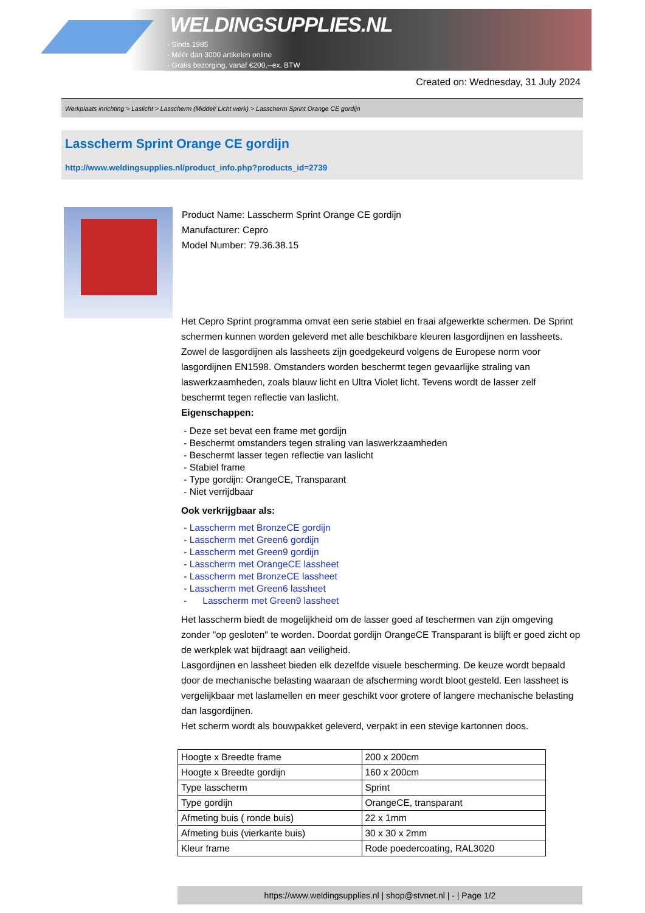WELDINGSUPPLIES.NL
- Sinds 1985
- Méér dan 3000 artikelen online
- Gratis bezorging, vanaf €200,--ex. BTW
Created on: Wednesday, 31 July 2024
Werkplaats inrichting > Laslicht > Lasscherm (Middel/ Licht werk) > Lasscherm Sprint Orange CE gordijn
Lasscherm Sprint Orange CE gordijn
http://www.weldingsupplies.nl/product_info.php?products_id=2739
Product Name: Lasscherm Sprint Orange CE gordijn
Manufacturer: Cepro
Model Number: 79.36.38.15
Het Cepro Sprint programma omvat een serie stabiel en fraai afgewerkte schermen. De Sprint schermen kunnen worden geleverd met alle beschikbare kleuren lasgordijnen en lassheets. Zowel de lasgordijnen als lassheets zijn goedgekeurd volgens de Europese norm voor lasgordijnen EN1598. Omstanders worden beschermt tegen gevaarlijke straling van laswerkzaamheden, zoals blauw licht en Ultra Violet licht. Tevens wordt de lasser zelf beschermt tegen reflectie van laslicht.
Eigenschappen:
- Deze set bevat een frame met gordijn
- Beschermt omstanders tegen straling van laswerkzaamheden
- Beschermt lasser tegen reflectie van laslicht
- Stabiel frame
- Type gordijn: OrangeCE, Transparant
- Niet verrijdbaar
Ook verkrijgbaar als:
- Lasscherm met BronzeCE gordijn
- Lasscherm met Green6 gordijn
- Lasscherm met Green9 gordijn
- Lasscherm met OrangeCE lassheet
- Lasscherm met BronzeCE lassheet
- Lasscherm met Green6 lassheet
- Lasscherm met Green9 lassheet
Het lasscherm biedt de mogelijkheid om de lasser goed af teschermen van zijn omgeving zonder "op gesloten" te worden. Doordat gordijn OrangeCE Transparant is blijft er goed zicht op de werkplek wat bijdraagt aan veiligheid.
Lasgordijnen en lassheet bieden elk dezelfde visuele bescherming. De keuze wordt bepaald door de mechanische belasting waaraan de afscherming wordt bloot gesteld. Een lassheet is vergelijkbaar met laslamellen en meer geschikt voor grotere of langere mechanische belasting dan lasgordijnen.
Het scherm wordt als bouwpakket geleverd, verpakt in een stevige kartonnen doos.
| Hoogte x Breedte frame | 200 x 200cm |
| Hoogte x Breedte gordijn | 160 x 200cm |
| Type lasscherm | Sprint |
| Type gordijn | OrangeCE, transparant |
| Afmeting buis ( ronde buis) | 22 x 1mm |
| Afmeting buis (vierkante buis) | 30 x 30 x 2mm |
| Kleur frame | Rode poedercoating, RAL3020 |
https://www.weldingsupplies.nl | shop@stvnet.nl | - | Page 1/2